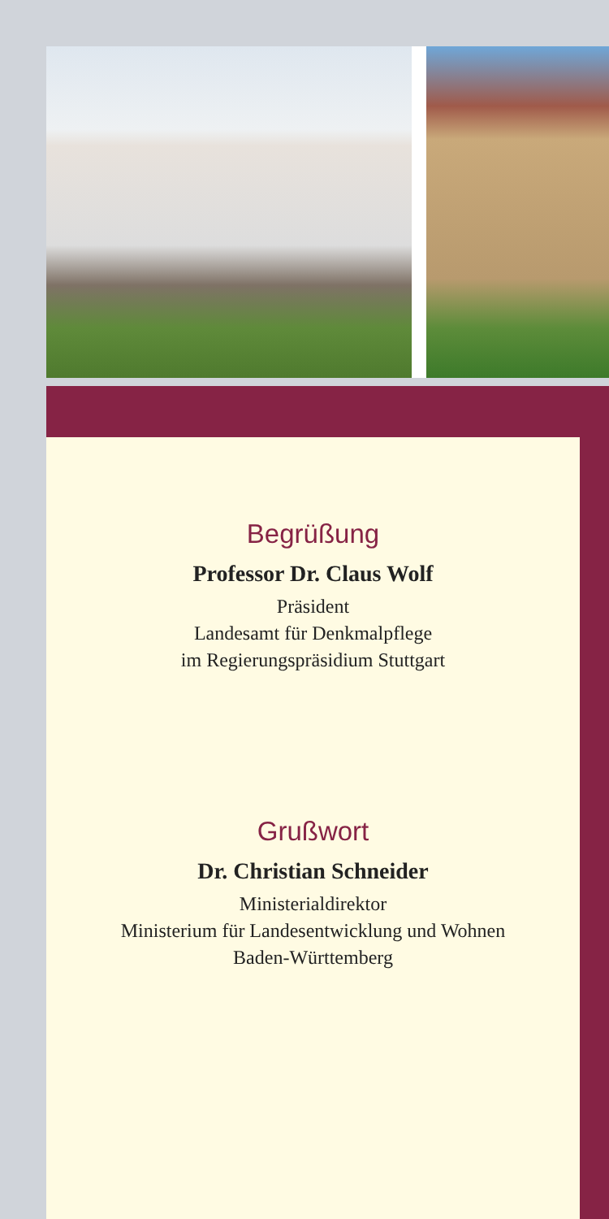Begrüßung
Professor Dr. Claus Wolf
Präsident
Landesamt für Denkmalpflege
im Regierungspräsidium Stuttgart
Grußwort
Dr. Christian Schneider
Ministerialdirektor
Ministerium für Landesentwicklung und Wohnen
Baden-Württemberg